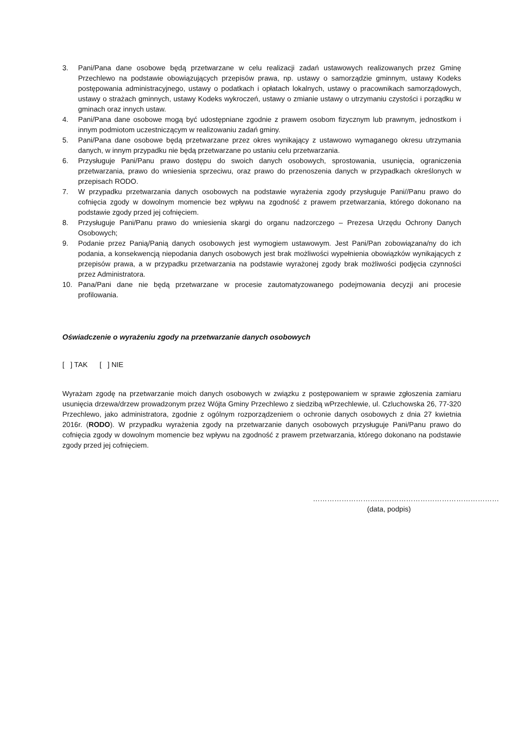3. Pani/Pana dane osobowe będą przetwarzane w celu realizacji zadań ustawowych realizowanych przez Gminę Przechlewo na podstawie obowiązujących przepisów prawa, np. ustawy o samorządzie gminnym, ustawy Kodeks postępowania administracyjnego, ustawy o podatkach i opłatach lokalnych, ustawy o pracownikach samorządowych, ustawy o strażach gminnych, ustawy Kodeks wykroczeń, ustawy o zmianie ustawy o utrzymaniu czystości i porządku w gminach oraz innych ustaw.
4. Pani/Pana dane osobowe mogą być udostępniane zgodnie z prawem osobom fizycznym lub prawnym, jednostkom i innym podmiotom uczestniczącym w realizowaniu zadań gminy.
5. Pani/Pana dane osobowe będą przetwarzane przez okres wynikający z ustawowo wymaganego okresu utrzymania danych, w innym przypadku nie będą przetwarzane po ustaniu celu przetwarzania.
6. Przysługuje Pani/Panu prawo dostępu do swoich danych osobowych, sprostowania, usunięcia, ograniczenia przetwarzania, prawo do wniesienia sprzeciwu, oraz prawo do przenoszenia danych w przypadkach określonych w przepisach RODO.
7. W przypadku przetwarzania danych osobowych na podstawie wyrażenia zgody przysługuje Pani//Panu prawo do cofnięcia zgody w dowolnym momencie bez wpływu na zgodność z prawem przetwarzania, którego dokonano na podstawie zgody przed jej cofnięciem.
8. Przysługuje Pani/Panu prawo do wniesienia skargi do organu nadzorczego – Prezesa Urzędu Ochrony Danych Osobowych;
9. Podanie przez Panią/Panią danych osobowych jest wymogiem ustawowym. Jest Pani/Pan zobowiązana/ny do ich podania, a konsekwencją niepodania danych osobowych jest brak możliwości wypełnienia obowiązków wynikających z przepisów prawa, a w przypadku przetwarzania na podstawie wyrażonej zgody brak możliwości podjęcia czynności przez Administratora.
10. Pana/Pani dane nie będą przetwarzane w procesie zautomatyzowanego podejmowania decyzji ani procesie profilowania.
Oświadczenie o wyrażeniu zgody na przetwarzanie danych osobowych
[ ] TAK [ ] NIE
Wyrażam zgodę na przetwarzanie moich danych osobowych w związku z postępowaniem w sprawie zgłoszenia zamiaru usunięcia drzewa/drzew prowadzonym przez Wójta Gminy Przechlewo z siedzibą wPrzechlewie, ul. Czluchowska 26, 77-320 Przechlewo, jako administratora, zgodnie z ogólnym rozporządzeniem o ochronie danych osobowych z dnia 27 kwietnia 2016r. (RODO). W przypadku wyrażenia zgody na przetwarzanie danych osobowych przysługuje Pani/Panu prawo do cofnięcia zgody w dowolnym momencie bez wpływu na zgodność z prawem przetwarzania, którego dokonano na podstawie zgody przed jej cofnięciem.
……………………………………………………………………
(data, podpis)